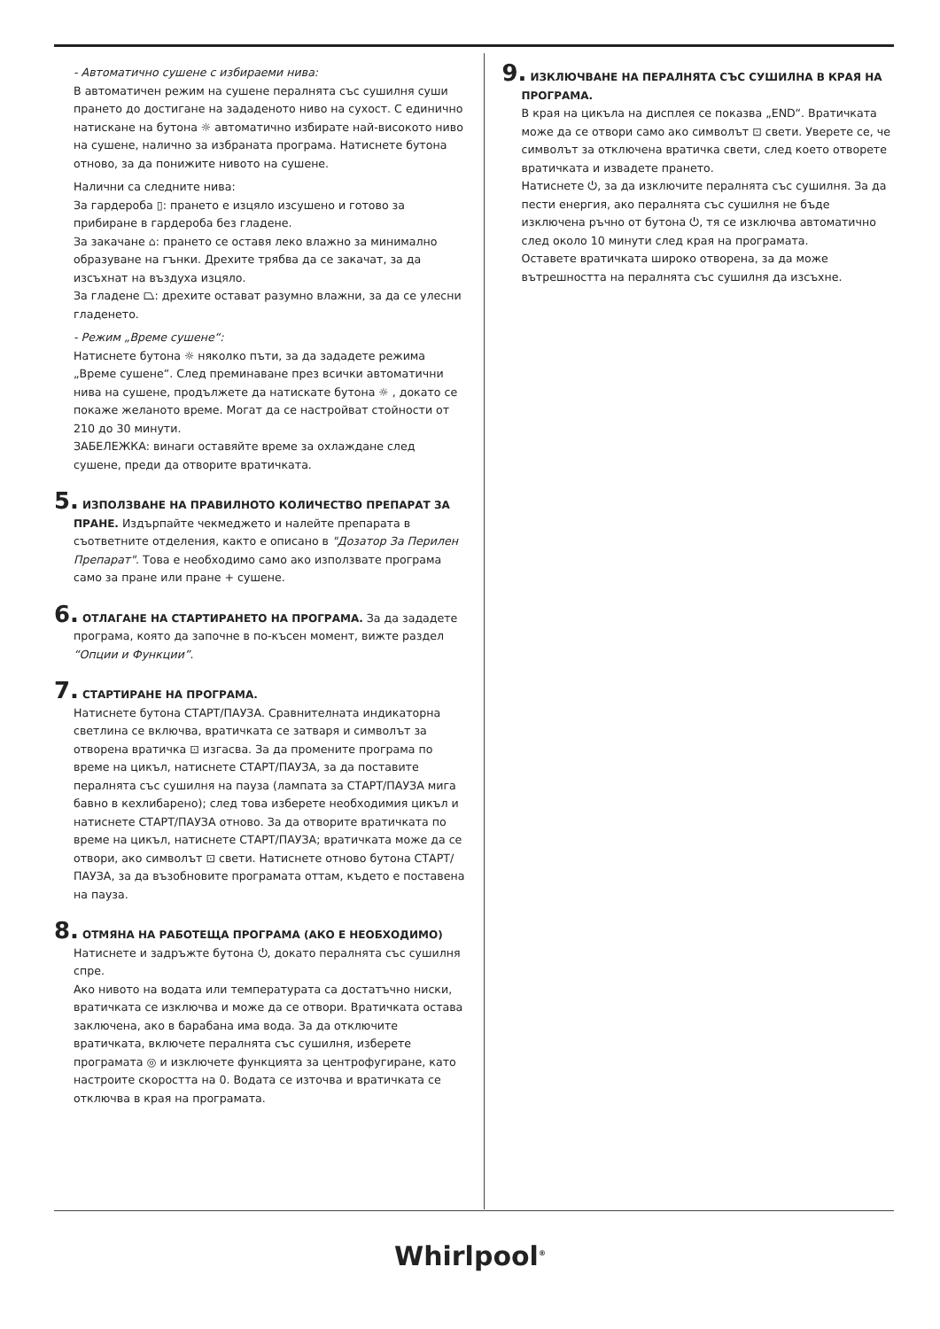- Автоматично сушене с избираеми нива:
В автоматичен режим на сушене пералнята със сушилня суши прането до достигане на зададеното ниво на сухост. С единично натискане на бутона ☼ автоматично избирате най-високото ниво на сушене, налично за избраната програма. Натиснете бутона отново, за да понижите нивото на сушене.
Налични са следните нива:
За гардероба ▯: прането е изцяло изсушено и готово за прибиране в гардероба без гладене.
За закачане ⌂: прането се оставя леко влажно за минимално образуване на гънки. Дрехите трябва да се закачат, за да изсъхнат на въздуха изцяло.
За гладене ⏢: дрехите остават разумно влажни, за да се улесни гладенето.
- Режим „Време сушене“:
Натиснете бутона ☼ няколко пъти, за да зададете режима „Време сушене“. След преминаване през всички автоматични нива на сушене, продължете да натискате бутона ☼ , докато се покаже желаното време. Могат да се настройват стойности от 210 до 30 минути.
ЗАБЕЛЕЖКА: винаги оставяйте време за охлаждане след сушене, преди да отворите вратичката.
5. ИЗПОЛЗВАНЕ НА ПРАВИЛНОТО КОЛИЧЕСТВО ПРЕПАРАТ ЗА ПРАНЕ. Издърпайте чекмеджето и налейте препарата в съответните отделения, както е описано в "Дозатор За Перилен Препарат". Това е необходимо само ако използвате програма само за пране или пране + сушене.
6. ОТЛАГАНЕ НА СТАРТИРАНЕТО НА ПРОГРАМА. За да зададете програма, която да започне в по-късен момент, вижте раздел “Опции и Функции”.
7. СТАРТИРАНЕ НА ПРОГРАМА.
Натиснете бутона СТАРТ/ПАУЗА. Сравнителната индикаторна светлина се включва, вратичката се затваря и символът за отворена вратичка ⊡ изгасва. За да промените програма по време на цикъл, натиснете СТАРТ/ПАУЗА, за да поставите пералнята със сушилня на пауза (лампата за СТАРТ/ПАУЗА мига бавно в кехлибарено); след това изберете необходимия цикъл и натиснете СТАРТ/ПАУЗА отново. За да отворите вратичката по време на цикъл, натиснете СТАРТ/ПАУЗА; вратичката може да се отвори, ако символът ⊡ свети. Натиснете отново бутона СТАРТ/ПАУЗА, за да възобновите програмата оттам, където е поставена на пауза.
8. ОТМЯНА НА РАБОТЕЩА ПРОГРАМА (АКО Е НЕОБХОДИМО)
Натиснете и задръжте бутона ⏻, докато пералнята със сушилня спре.
Ако нивото на водата или температурата са достатъчно ниски, вратичката се изключва и може да се отвори. Вратичката остава заключена, ако в барабана има вода. За да отключите вратичката, включете пералнята със сушилня, изберете програмата ◎ и изключете функцията за центрофугиране, като настроите скоростта на 0. Водата се източва и вратичката се отключва в края на програмата.
9. ИЗКЛЮЧВАНЕ НА ПЕРАЛНЯТА СЪС СУШИЛНА В КРАЯ НА ПРОГРАМА.
В края на цикъла на дисплея се показва „END“. Вратичката може да се отвори само ако символът ⊡ свети. Уверете се, че символът за отключена вратичка свети, след което отворете вратичката и извадете прането.
Натиснете ⏻, за да изключите пералнята със сушилня. За да пести енергия, ако пералнята със сушилня не бъде изключена ръчно от бутона ⏻, тя се изключва автоматично след около 10 минути след края на програмата.
Оставете вратичката широко отворена, за да може вътрешността на пералнята със сушилня да изсъхне.
Whirlpool<sup>®</sup>